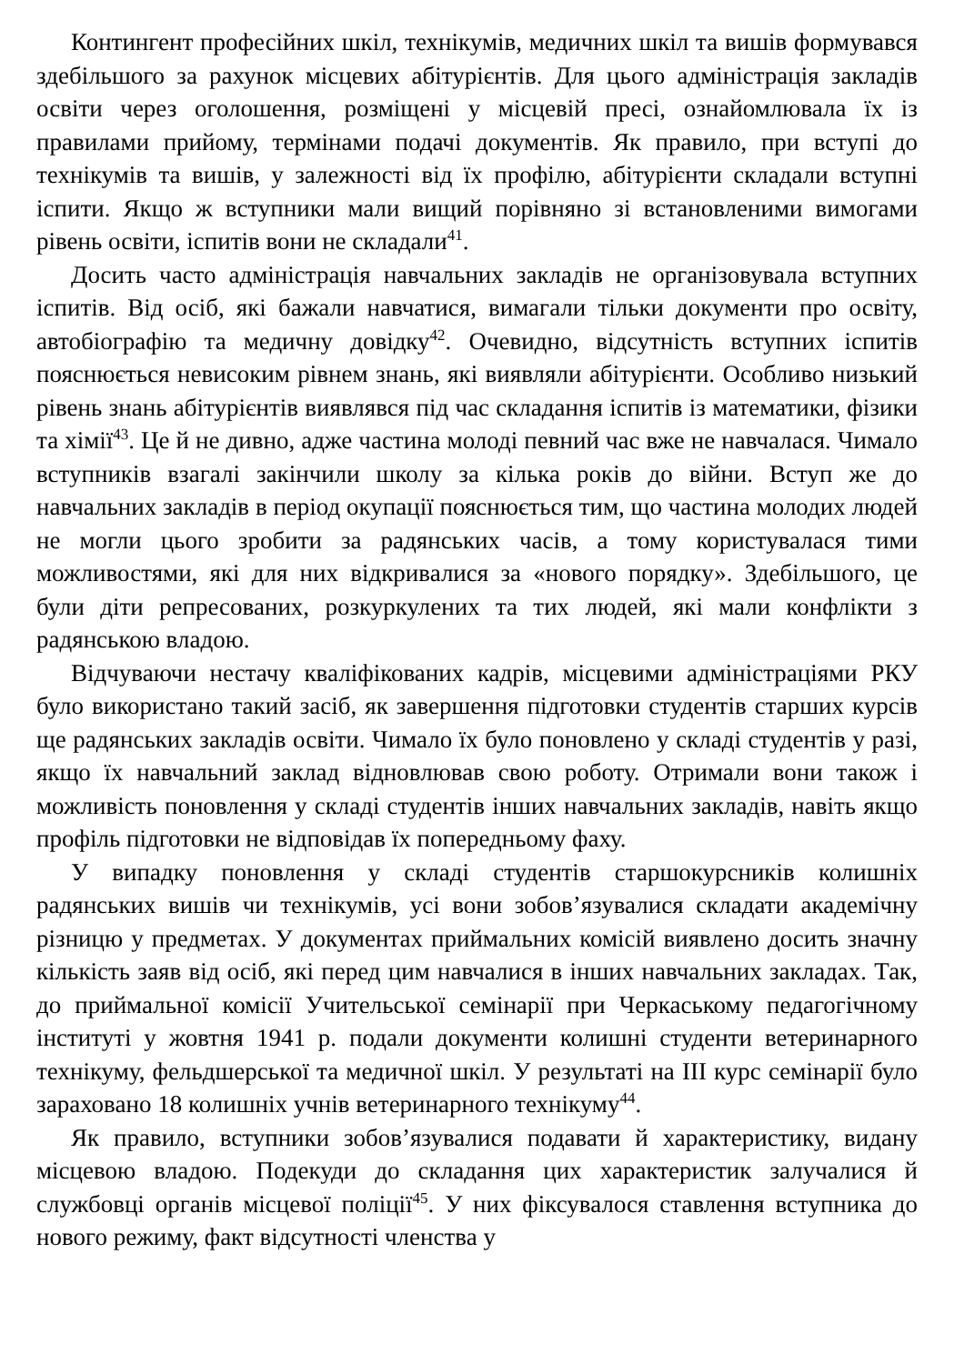Контингент професійних шкіл, технікумів, медичних шкіл та вишів формувався здебільшого за рахунок місцевих абітурієнтів. Для цього адміністрація закладів освіти через оголошення, розміщені у місцевій пресі, ознайомлювала їх із правилами прийому, термінами подачі документів. Як правило, при вступі до технікумів та вишів, у залежності від їх профілю, абітурієнти складали вступні іспити. Якщо ж вступники мали вищий порівняно зі встановленими вимогами рівень освіти, іспитів вони не складали<sup>41</sup>.
Досить часто адміністрація навчальних закладів не організовувала вступних іспитів. Від осіб, які бажали навчатися, вимагали тільки документи про освіту, автобіографію та медичну довідку<sup>42</sup>. Очевидно, відсутність вступних іспитів пояснюється невисоким рівнем знань, які виявляли абітурієнти. Особливо низький рівень знань абітурієнтів виявлявся під час складання іспитів із математики, фізики та хімії<sup>43</sup>. Це й не дивно, адже частина молоді певний час вже не навчалася. Чимало вступників взагалі закінчили школу за кілька років до війни. Вступ же до навчальних закладів в період окупації пояснюється тим, що частина молодих людей не могли цього зробити за радянських часів, а тому користувалася тими можливостями, які для них відкривалися за «нового порядку». Здебільшого, це були діти репресованих, розкуркулених та тих людей, які мали конфлікти з радянською владою.
Відчуваючи нестачу кваліфікованих кадрів, місцевими адміністраціями РКУ було використано такий засіб, як завершення підготовки студентів старших курсів ще радянських закладів освіти. Чимало їх було поновлено у складі студентів у разі, якщо їх навчальний заклад відновлював свою роботу. Отримали вони також і можливість поновлення у складі студентів інших навчальних закладів, навіть якщо профіль підготовки не відповідав їх попередньому фаху.
У випадку поновлення у складі студентів старшокурсників колишніх радянських вишів чи технікумів, усі вони зобов’язувалися складати академічну різницю у предметах. У документах приймальних комісій виявлено досить значну кількість заяв від осіб, які перед цим навчалися в інших навчальних закладах. Так, до приймальної комісії Учительської семінарії при Черкаському педагогічному інституті у жовтня 1941 р. подали документи колишні студенти ветеринарного технікуму, фельдшерської та медичної шкіл. У результаті на ІІІ курс семінарії було зараховано 18 колишніх учнів ветеринарного технікуму<sup>44</sup>.
Як правило, вступники зобов’язувалися подавати й характеристику, видану місцевою владою. Подекуди до складання цих характеристик залучалися й службовці органів місцевої поліції<sup>45</sup>. У них фіксувалося ставлення вступника до нового режиму, факт відсутності членства у